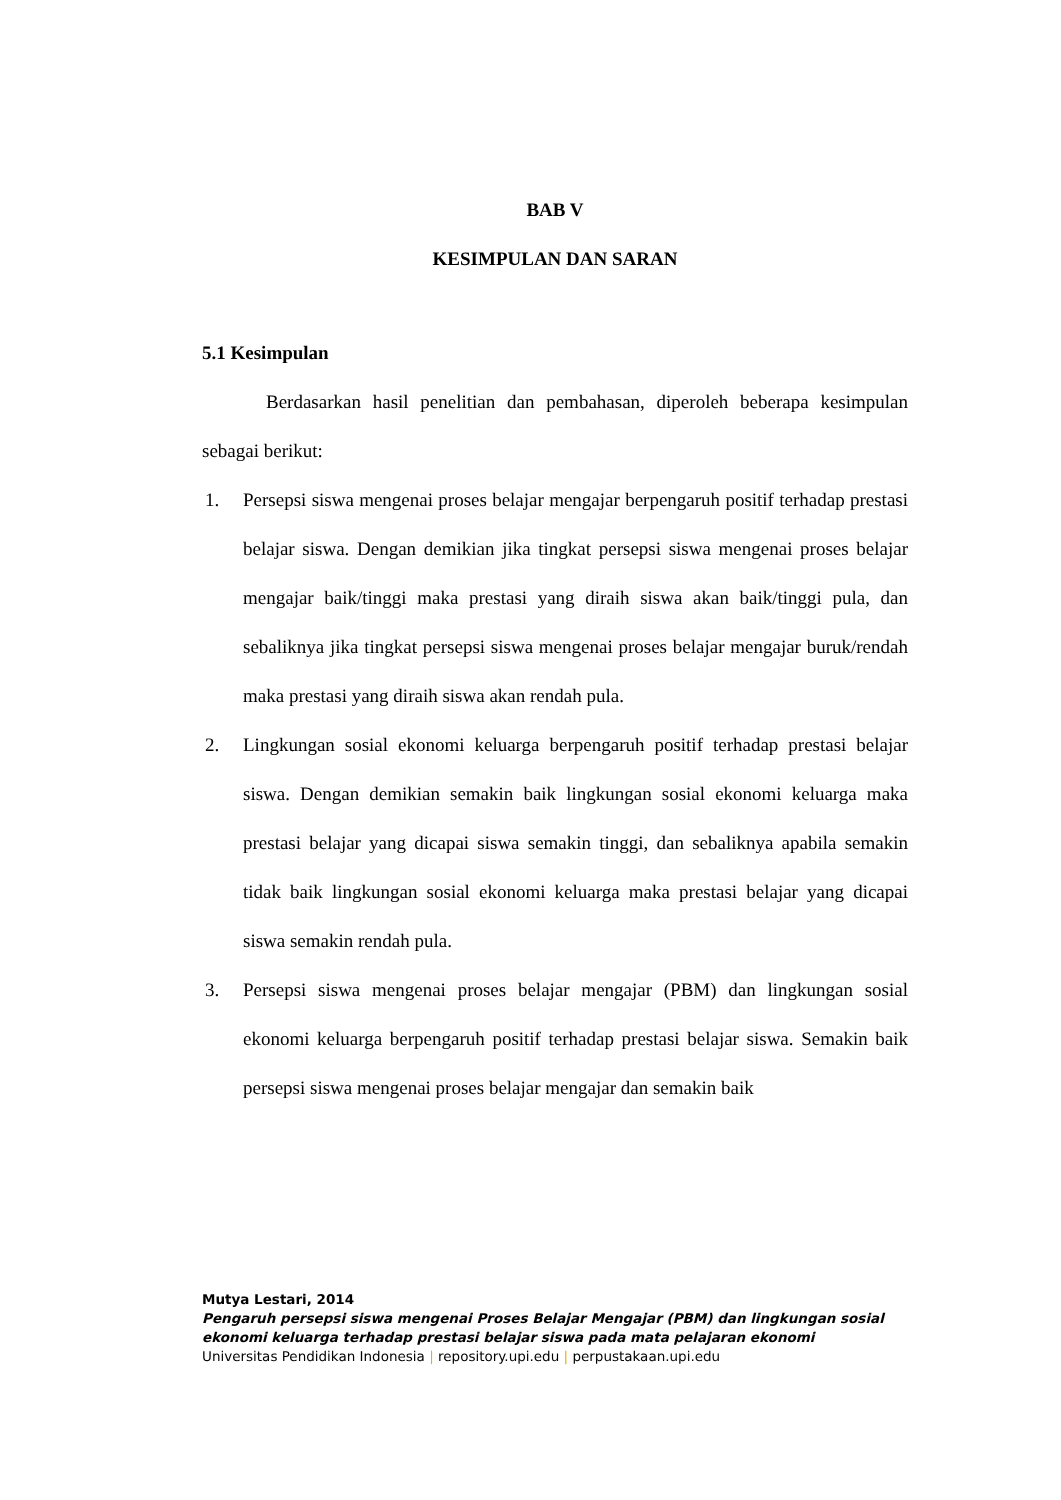BAB V
KESIMPULAN DAN SARAN
5.1 Kesimpulan
Berdasarkan hasil penelitian dan pembahasan, diperoleh beberapa kesimpulan sebagai berikut:
1. Persepsi siswa mengenai proses belajar mengajar berpengaruh positif terhadap prestasi belajar siswa. Dengan demikian jika tingkat persepsi siswa mengenai proses belajar mengajar baik/tinggi maka prestasi yang diraih siswa akan baik/tinggi pula, dan sebaliknya jika tingkat persepsi siswa mengenai proses belajar mengajar buruk/rendah maka prestasi yang diraih siswa akan rendah pula.
2. Lingkungan sosial ekonomi keluarga berpengaruh positif terhadap prestasi belajar siswa. Dengan demikian semakin baik lingkungan sosial ekonomi keluarga maka prestasi belajar yang dicapai siswa semakin tinggi, dan sebaliknya apabila semakin tidak baik lingkungan sosial ekonomi keluarga maka prestasi belajar yang dicapai siswa semakin rendah pula.
3. Persepsi siswa mengenai proses belajar mengajar (PBM) dan lingkungan sosial ekonomi keluarga berpengaruh positif terhadap prestasi belajar siswa. Semakin baik persepsi siswa mengenai proses belajar mengajar dan semakin baik
Mutya Lestari, 2014
Pengaruh persepsi siswa mengenai Proses Belajar Mengajar (PBM) dan lingkungan sosial
ekonomi keluarga terhadap prestasi belajar siswa pada mata pelajaran ekonomi
Universitas Pendidikan Indonesia | repository.upi.edu | perpustakaan.upi.edu